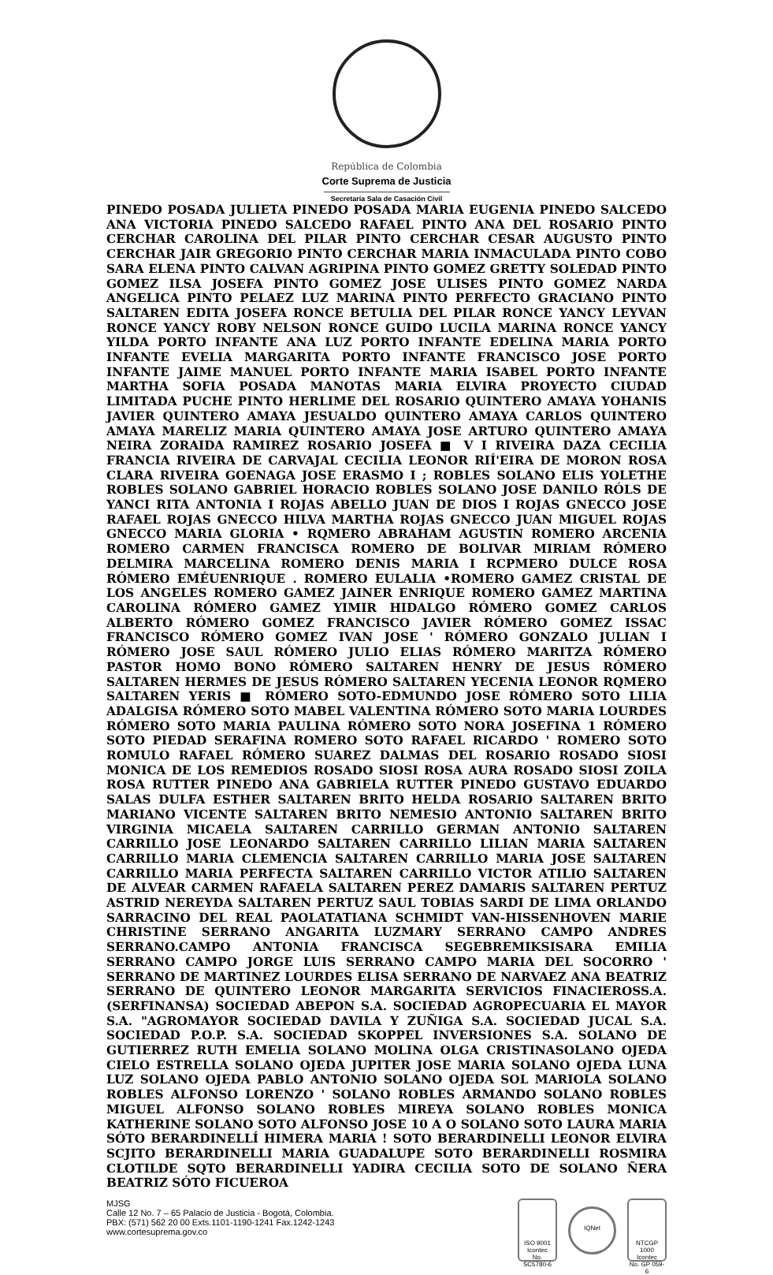República de Colombia
Corte Suprema de Justicia
Secretaría Sala de Casación Civil
PINEDO POSADA JULIETA PINEDO POSADA MARIA EUGENIA PINEDO SALCEDO ANA VICTORIA PINEDO SALCEDO RAFAEL PINTO ANA DEL ROSARIO PINTO CERCHAR CAROLINA DEL PILAR PINTO CERCHAR CESAR AUGUSTO PINTO CERCHAR JAIR GREGORIO PINTO CERCHAR MARIA INMACULADA PINTO COBO SARA ELENA PINTO CALVAN AGRIPINA PINTO GOMEZ GRETTY SOLEDAD PINTO GOMEZ ILSA JOSEFA PINTO GOMEZ JOSE ULISES PINTO GOMEZ NARDA ANGELICA PINTO PELAEZ LUZ MARINA PINTO PERFECTO GRACIANO PINTO SALTAREN EDITA JOSEFA RONCE BETULIA DEL PILAR RONCE YANCY LEYVAN RONCE YANCY ROBY NELSON RONCE GUIDO LUCILA MARINA RONCE YANCY YILDA PORTO INFANTE ANA LUZ PORTO INFANTE EDELINA MARIA PORTO INFANTE EVELIA MARGARITA PORTO INFANTE FRANCISCO JOSE PORTO INFANTE JAIME MANUEL PORTO INFANTE MARIA ISABEL PORTO INFANTE MARTHA SOFIA POSADA MANOTAS MARIA ELVIRA PROYECTO CIUDAD LIMITADA PUCHE PINTO HERLIME DEL ROSARIO QUINTERO AMAYA YOHANIS JAVIER QUINTERO AMAYA JESUALDO QUINTERO AMAYA CARLOS QUINTERO AMAYA MARELIZ MARIA QUINTERO AMAYA JOSE ARTURO QUINTERO AMAYA NEIRA ZORAIDA RAMIREZ ROSARIO JOSEFA ■ V I RIVEIRA DAZA CECILIA FRANCIA RIVEIRA DE CARVAJAL CECILIA LEONOR RIÍ'EIRA DE MORON ROSA CLARA RIVEIRA GOENAGA JOSE ERASMO I ; ROBLES SOLANO ELIS YOLETHE ROBLES SOLANO GABRIEL HORACIO ROBLES SOLANO JOSE DANILO RÓLS DE YANCI RITA ANTONIA I ROJAS ABELLO JUAN DE DIOS I ROJAS GNECCO JOSE RAFAEL ROJAS GNECCO HILVA MARTHA ROJAS GNECCO JUAN MIGUEL ROJAS GNECCO MARIA GLORIA • RQMERO ABRAHAM AGUSTIN ROMERO ARCENIA ROMERO CARMEN FRANCISCA ROMERO DE BOLIVAR MIRIAM RÓMERO DELMIRA MARCELINA ROMERO DENIS MARIA I RCPMERO DULCE ROSA RÓMERO EMÉUENRIQUE . ROMERO EULALIA •ROMERO GAMEZ CRISTAL DE LOS ANGELES ROMERO GAMEZ JAINER ENRIQUE ROMERO GAMEZ MARTINA CAROLINA RÓMERO GAMEZ YIMIR HIDALGO RÓMERO GOMEZ CARLOS ALBERTO RÓMERO GOMEZ FRANCISCO JAVIER RÓMERO GOMEZ ISSAC FRANCISCO RÓMERO GOMEZ IVAN JOSE ' RÓMERO GONZALO JULIAN I RÓMERO JOSE SAUL RÓMERO JULIO ELIAS RÓMERO MARITZA RÓMERO PASTOR HOMO BONO RÓMERO SALTAREN HENRY DE JESUS RÓMERO SALTAREN HERMES DE JESUS RÓMERO SALTAREN YECENIA LEONOR RQMERO SALTAREN YERIS ■ RÓMERO SOTO-EDMUNDO JOSE RÓMERO SOTO LILIA ADALGISA RÓMERO SOTO MABEL VALENTINA RÓMERO SOTO MARIA LOURDES RÓMERO SOTO MARIA PAULINA RÓMERO SOTO NORA JOSEFINA 1 RÓMERO SOTO PIEDAD SERAFINA ROMERO SOTO RAFAEL RICARDO ' ROMERO SOTO ROMULO RAFAEL RÓMERO SUAREZ DALMAS DEL ROSARIO ROSADO SIOSI MONICA DE LOS REMEDIOS ROSADO SIOSI ROSA AURA ROSADO SIOSI ZOILA ROSA RUTTER PINEDO ANA GABRIELA RUTTER PINEDO GUSTAVO EDUARDO SALAS DULFA ESTHER SALTAREN BRITO HELDA ROSARIO SALTAREN BRITO MARIANO VICENTE SALTAREN BRITO NEMESIO ANTONIO SALTAREN BRITO VIRGINIA MICAELA SALTAREN CARRILLO GERMAN ANTONIO SALTAREN CARRILLO JOSE LEONARDO SALTAREN CARRILLO LILIAN MARIA SALTAREN CARRILLO MARIA CLEMENCIA SALTAREN CARRILLO MARIA JOSE SALTAREN CARRILLO MARIA PERFECTA SALTAREN CARRILLO VICTOR ATILIO SALTAREN DE ALVEAR CARMEN RAFAELA SALTAREN PEREZ DAMARIS SALTAREN PERTUZ ASTRID NEREYDA SALTAREN PERTUZ SAUL TOBIAS SARDI DE LIMA ORLANDO SARRACINO DEL REAL PAOLATATIANA SCHMIDT VAN-HISSENHOVEN MARIE CHRISTINE SERRANO ANGARITA LUZMARY SERRANO CAMPO ANDRES SERRANO.CAMPO ANTONIA FRANCISCA SEGEBREMIKSISARA EMILIA SERRANO CAMPO JORGE LUIS SERRANO CAMPO MARIA DEL SOCORRO ' SERRANO DE MARTINEZ LOURDES ELISA SERRANO DE NARVAEZ ANA BEATRIZ SERRANO DE QUINTERO LEONOR MARGARITA SERVICIOS FINACIEROSS.A. (SERFINANSA) SOCIEDAD ABEPON S.A. SOCIEDAD AGROPECUARIA EL MAYOR S.A. "AGROMAYOR SOCIEDAD DAVILA Y ZUÑIGA S.A. SOCIEDAD JUCAL S.A. SOCIEDAD P.O.P. S.A. SOCIEDAD SKOPPEL INVERSIONES S.A. SOLANO DE GUTIERREZ RUTH EMELIA SOLANO MOLINA OLGA CRISTINASOLANO OJEDA CIELO ESTRELLA SOLANO OJEDA JUPITER JOSE MARIA SOLANO OJEDA LUNA LUZ SOLANO OJEDA PABLO ANTONIO SOLANO OJEDA SOL MARIOLA SOLANO ROBLES ALFONSO LORENZO ' SOLANO ROBLES ARMANDO SOLANO ROBLES MIGUEL ALFONSO SOLANO ROBLES MIREYA SOLANO ROBLES MONICA KATHERINE SOLANO SOTO ALFONSO JOSE 10 A O SOLANO SOTO LAURA MARIA SÓTO BERARDINELLÍ HIMERA MARIA ! SOTO BERARDINELLI LEONOR ELVIRA SCJITO BERARDINELLI MARIA GUADALUPE SOTO BERARDINELLI ROSMIRA CLOTILDE SQTO BERARDINELLI YADIRA CECILIA SOTO DE SOLANO ÑERA BEATRIZ SÓTO FICUEROA
MJSG
Calle 12 No. 7 – 65 Palacio de Justicia - Bogotá, Colombia.
PBX: (571) 562 20 00 Exts.1101-1190-1241 Fax.1242-1243
www.cortesuprema.gov.co
ISO 9001
Icontec
No. SC5780-6
IQNet
NTCGP 1000
Icontec
No. GP 059-6